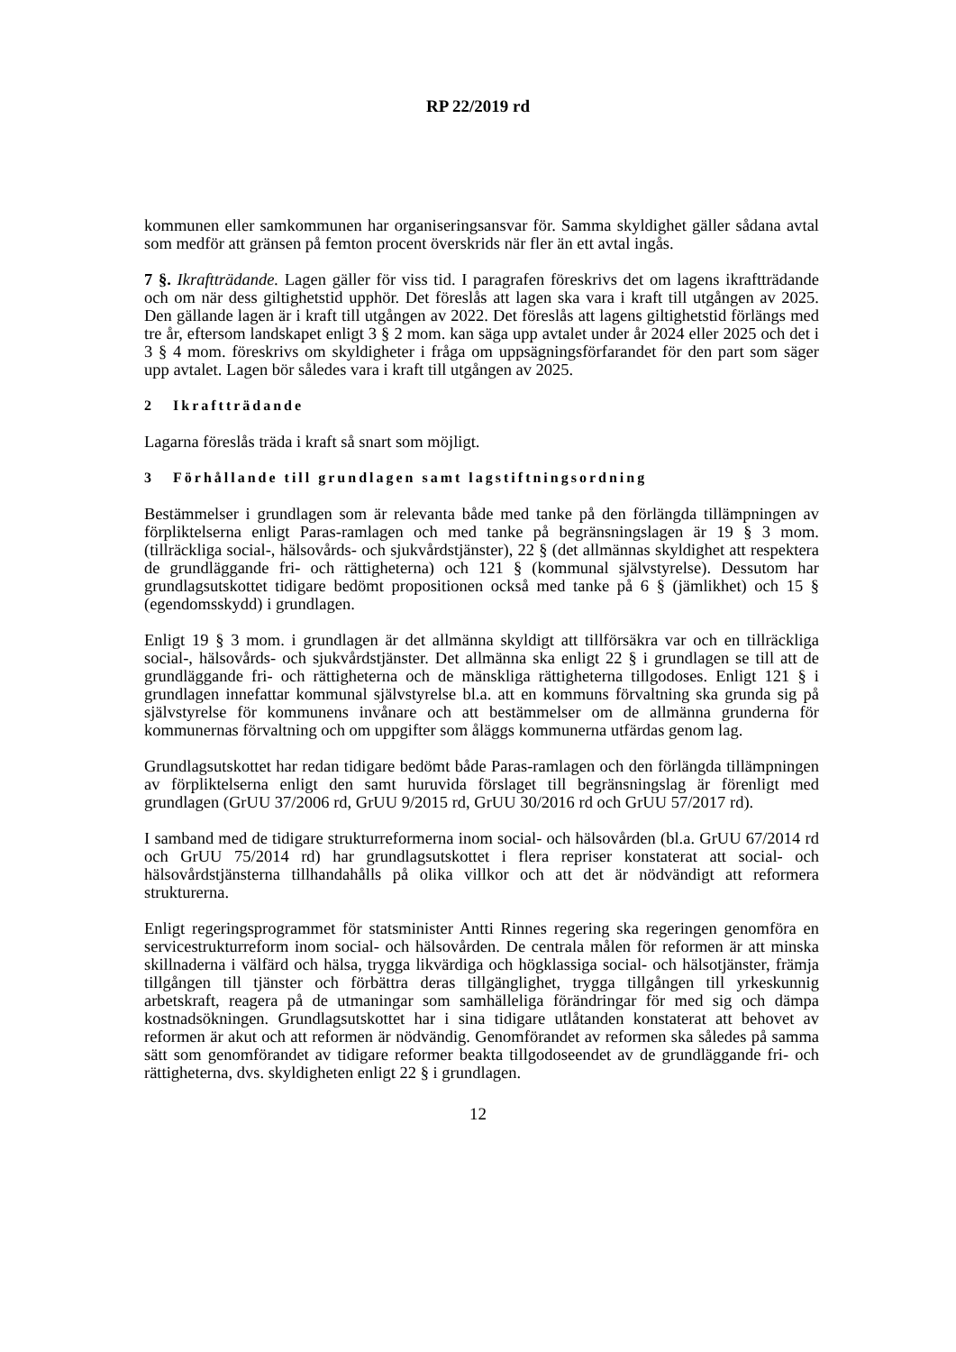RP 22/2019 rd
kommunen eller samkommunen har organiseringsansvar för. Samma skyldighet gäller sådana avtal som medför att gränsen på femton procent överskrids när fler än ett avtal ingås.
7 §. Ikraftträdande. Lagen gäller för viss tid. I paragrafen föreskrivs det om lagens ikraftträdande och om när dess giltighetstid upphör. Det föreslås att lagen ska vara i kraft till utgången av 2025. Den gällande lagen är i kraft till utgången av 2022. Det föreslås att lagens giltighetstid förlängs med tre år, eftersom landskapet enligt 3 § 2 mom. kan säga upp avtalet under år 2024 eller 2025 och det i 3 § 4 mom. föreskrivs om skyldigheter i fråga om uppsägningsförfarandet för den part som säger upp avtalet. Lagen bör således vara i kraft till utgången av 2025.
2 Ikraftträdande
Lagarna föreslås träda i kraft så snart som möjligt.
3 Förhållande till grundlagen samt lagstiftningsordning
Bestämmelser i grundlagen som är relevanta både med tanke på den förlängda tillämpningen av förpliktelserna enligt Paras-ramlagen och med tanke på begränsningslagen är 19 § 3 mom. (tillräckliga social-, hälsovårds- och sjukvårdstjänster), 22 § (det allmännas skyldighet att respektera de grundläggande fri- och rättigheterna) och 121 § (kommunal självstyrelse). Dessutom har grundlagsutskottet tidigare bedömt propositionen också med tanke på 6 § (jämlikhet) och 15 § (egendomsskydd) i grundlagen.
Enligt 19 § 3 mom. i grundlagen är det allmänna skyldigt att tillförsäkra var och en tillräckliga social-, hälsovårds- och sjukvårdstjänster. Det allmänna ska enligt 22 § i grundlagen se till att de grundläggande fri- och rättigheterna och de mänskliga rättigheterna tillgodoses. Enligt 121 § i grundlagen innefattar kommunal självstyrelse bl.a. att en kommuns förvaltning ska grunda sig på självstyrelse för kommunens invånare och att bestämmelser om de allmänna grunderna för kommunernas förvaltning och om uppgifter som åläggs kommunerna utfärdas genom lag.
Grundlagsutskottet har redan tidigare bedömt både Paras-ramlagen och den förlängda tillämpningen av förpliktelserna enligt den samt huruvida förslaget till begränsningslag är förenligt med grundlagen (GrUU 37/2006 rd, GrUU 9/2015 rd, GrUU 30/2016 rd och GrUU 57/2017 rd).
I samband med de tidigare strukturreformerna inom social- och hälsovården (bl.a. GrUU 67/2014 rd och GrUU 75/2014 rd) har grundlagsutskottet i flera repriser konstaterat att social- och hälsovårdstjänsterna tillhandahålls på olika villkor och att det är nödvändigt att reformera strukturerna.
Enligt regeringsprogrammet för statsminister Antti Rinnes regering ska regeringen genomföra en servicestrukturreform inom social- och hälsovården. De centrala målen för reformen är att minska skillnaderna i välfärd och hälsa, trygga likvärdiga och högklassiga social- och hälsotjänster, främja tillgången till tjänster och förbättra deras tillgänglighet, trygga tillgången till yrkeskunnig arbetskraft, reagera på de utmaningar som samhälleliga förändringar för med sig och dämpa kostnadsökningen. Grundlagsutskottet har i sina tidigare utlåtanden konstaterat att behovet av reformen är akut och att reformen är nödvändig. Genomförandet av reformen ska således på samma sätt som genomförandet av tidigare reformer beakta tillgodoseendet av de grundläggande fri- och rättigheterna, dvs. skyldigheten enligt 22 § i grundlagen.
12